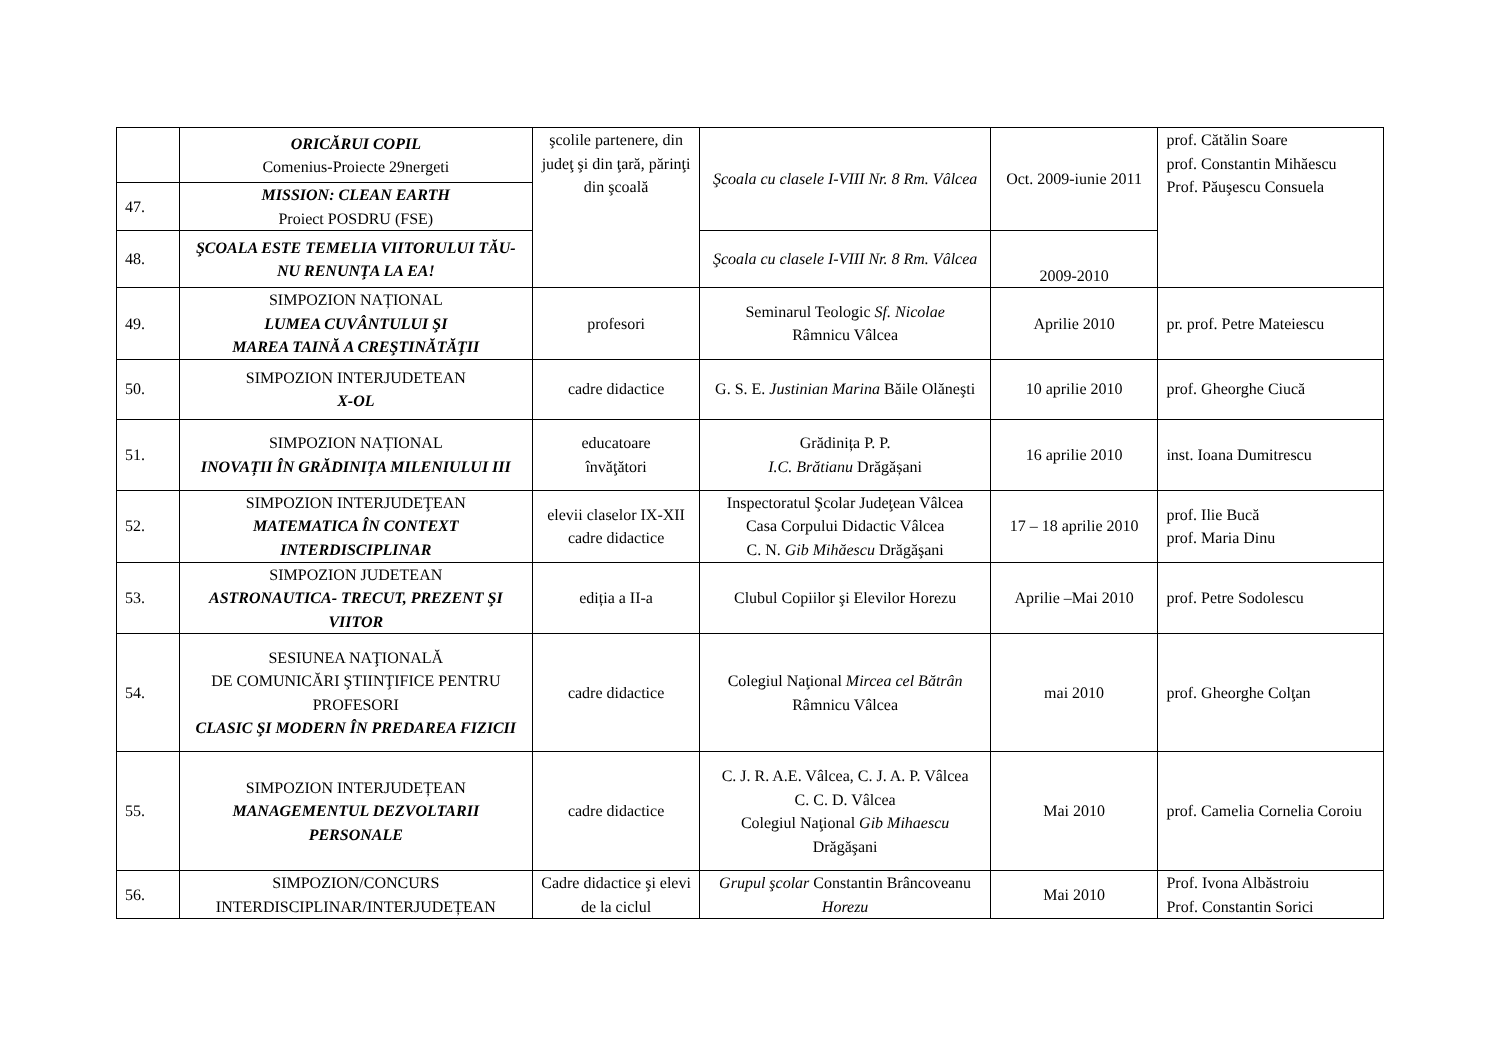| | ORICĂRUI COPIL Comenius-Proiecte 29nergeti | şcolile partenere, din judeţ şi din ţară, părinţi din şcoală | Şcoala cu clasele I-VIII Nr. 8 Rm. Vâlcea | Oct. 2009-iunie 2011 | prof. Cătălin Soare prof. Constantin Mihăescu Prof. Păuşescu Consuela |
| 47. | MISSION: CLEAN EARTH Proiect POSDRU (FSE) | | | | |
| 48. | ŞCOALA ESTE TEMELIA VIITORULUI TĂU-NU RENUNŢA LA EA! | | Şcoala cu clasele I-VIII Nr. 8 Rm. Vâlcea | 2009-2010 | |
| 49. | SIMPOZION NAȚIONAL LUMEA CUVÂNTULUI ŞI MAREA TAINĂ A CREŞTINĂTĂŢII | profesori | Seminarul Teologic Sf. Nicolae Râmnicu Vâlcea | Aprilie 2010 | pr. prof. Petre Mateiescu |
| 50. | SIMPOZION INTERJUDETEAN X-OL | cadre didactice | G. S. E. Justinian Marina Băile Olăneşti | 10 aprilie 2010 | prof. Gheorghe Ciucă |
| 51. | SIMPOZION NAȚIONAL INOVAȚII ÎN GRĂDINIȚA MILENIULUI III | educatoare învăţători | Grădinița P. P. I.C. Brătianu Drăgășani | 16 aprilie 2010 | inst. Ioana Dumitrescu |
| 52. | SIMPOZION INTERJUDEŢEAN MATEMATICA ÎN CONTEXT INTERDISCIPLINAR | elevii claselor IX-XII cadre didactice | Inspectoratul Şcolar Judeţean Vâlcea Casa Corpului Didactic Vâlcea C. N. Gib Mihăescu Drăgăşani | 17 – 18 aprilie 2010 | prof. Ilie Bucă prof. Maria Dinu |
| 53. | SIMPOZION JUDETEAN ASTRONAUTICA- TRECUT, PREZENT ŞI VIITOR | ediția a II-a | Clubul Copiilor şi Elevilor Horezu | Aprilie –Mai 2010 | prof. Petre Sodolescu |
| 54. | SESIUNEA NAŢIONALĂ DE COMUNICĂRI ŞTIINŢIFICE PENTRU PROFESORI CLASIC ŞI MODERN ÎN PREDAREA FIZICII | cadre didactice | Colegiul Naţional Mircea cel Bătrân Râmnicu Vâlcea | mai 2010 | prof. Gheorghe Colţan |
| 55. | SIMPOZION INTERJUDEȚEAN MANAGEMENTUL DEZVOLTARII PERSONALE | cadre didactice | C. J. R. A.E. Vâlcea, C. J. A. P. Vâlcea C. C. D. Vâlcea Colegiul Naţional Gib Mihaescu Drăgăşani | Mai 2010 | prof. Camelia Cornelia Coroiu |
| 56. | SIMPOZION/CONCURS INTERDISCIPLINAR/INTERJUDEȚEAN | Cadre didactice şi elevi de la ciclul | Grupul şcolar Constantin Brâncoveanu Horezu | Mai 2010 | Prof. Ivona Albăstroiu Prof. Constantin Sorici |